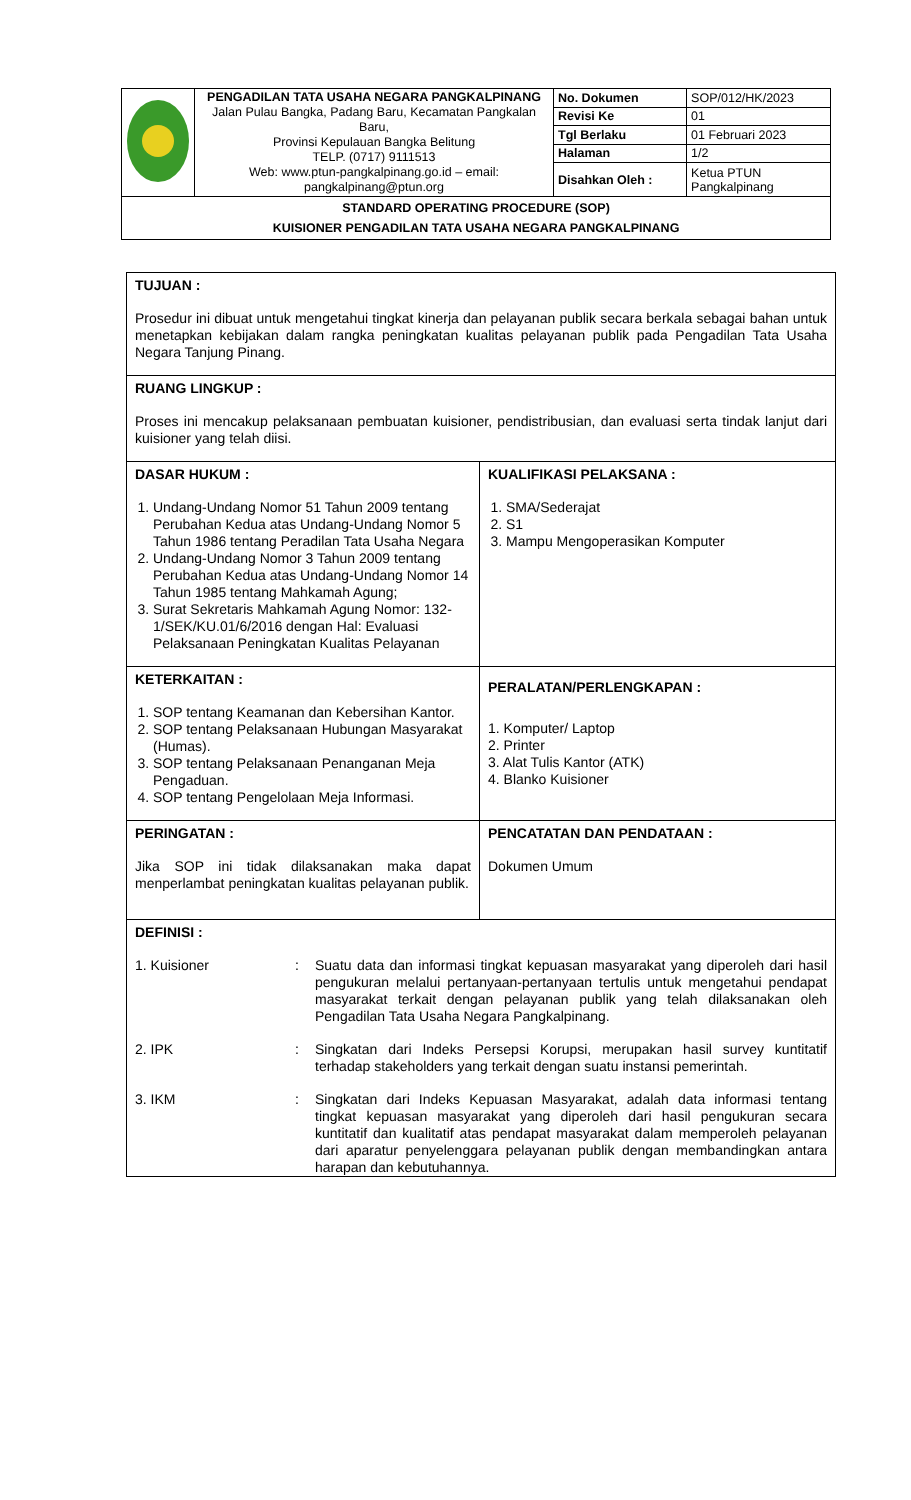| | PENGADILAN TATA USAHA NEGARA PANGKALPINANG Jalan Pulau Bangka, Padang Baru, Kecamatan Pangkalan Baru, Provinsi Kepulauan Bangka Belitung TELP. (0717) 9111513 Web: www.ptun-pangkalpinang.go.id – email: pangkalpinang@ptun.org | No. Dokumen | SOP/012/HK/2023 |
| | | Revisi Ke | 01 |
| | | Tgl Berlaku | 01 Februari 2023 |
| | | Halaman | 1/2 |
| | | Disahkan Oleh : | Ketua PTUN Pangkalpinang |
| STANDARD OPERATING PROCEDURE (SOP) KUISIONER PENGADILAN TATA USAHA NEGARA PANGKALPINANG | | | |
| TUJUAN : Prosedur ini dibuat untuk mengetahui tingkat kinerja dan pelayanan publik secara berkala sebagai bahan untuk menetapkan kebijakan dalam rangka peningkatan kualitas pelayanan publik pada Pengadilan Tata Usaha Negara Tanjung Pinang. | |
| RUANG LINGKUP : Proses ini mencakup pelaksanaan pembuatan kuisioner, pendistribusian, dan evaluasi serta tindak lanjut dari kuisioner yang telah diisi. | |
| DASAR HUKUM : 1. Undang-Undang Nomor 51 Tahun 2009 tentang Perubahan Kedua atas Undang-Undang Nomor 5 Tahun 1986 tentang Peradilan Tata Usaha Negara 2. Undang-Undang Nomor 3 Tahun 2009 tentang Perubahan Kedua atas Undang-Undang Nomor 14 Tahun 1985 tentang Mahkamah Agung; 3. Surat Sekretaris Mahkamah Agung Nomor: 132-1/SEK/KU.01/6/2016 dengan Hal: Evaluasi Pelaksanaan Peningkatan Kualitas Pelayanan | KUALIFIKASI PELAKSANA : 1. SMA/Sederajat 2. S1 3. Mampu Mengoperasikan Komputer |
| KETERKAITAN : 1. SOP tentang Keamanan dan Kebersihan Kantor. 2. SOP tentang Pelaksanaan Hubungan Masyarakat (Humas). 3. SOP tentang Pelaksanaan Penanganan Meja Pengaduan. 4. SOP tentang Pengelolaan Meja Informasi. | PERALATAN/PERLENGKAPAN : 1. Komputer/ Laptop 2. Printer 3. Alat Tulis Kantor (ATK) 4. Blanko Kuisioner |
| PERINGATAN : Jika SOP ini tidak dilaksanakan maka dapat menperlambat peningkatan kualitas pelayanan publik. | PENCATATAN DAN PENDATAAN : Dokumen Umum |
| DEFINISI : / 1. Kuisioner / : / Suatu data dan informasi tingkat kepuasan masyarakat yang diperoleh dari hasil pengukuran melalui pertanyaan-pertanyaan tertulis untuk mengetahui pendapat masyarakat terkait dengan pelayanan publik yang telah dilaksanakan oleh Pengadilan Tata Usaha Negara Pangkalpinang. / / 2. IPK / : / Singkatan dari Indeks Persepsi Korupsi, merupakan hasil survey kuntitatif terhadap stakeholders yang terkait dengan suatu instansi pemerintah. / / 3. IKM / : / Singkatan dari Indeks Kepuasan Masyarakat, adalah data informasi tentang tingkat kepuasan masyarakat yang diperoleh dari hasil pengukuran secara kuntitatif dan kualitatif atas pendapat masyarakat dalam memperoleh pelayanan dari aparatur penyelenggara pelayanan publik dengan membandingkan antara harapan dan kebutuhannya. / | |